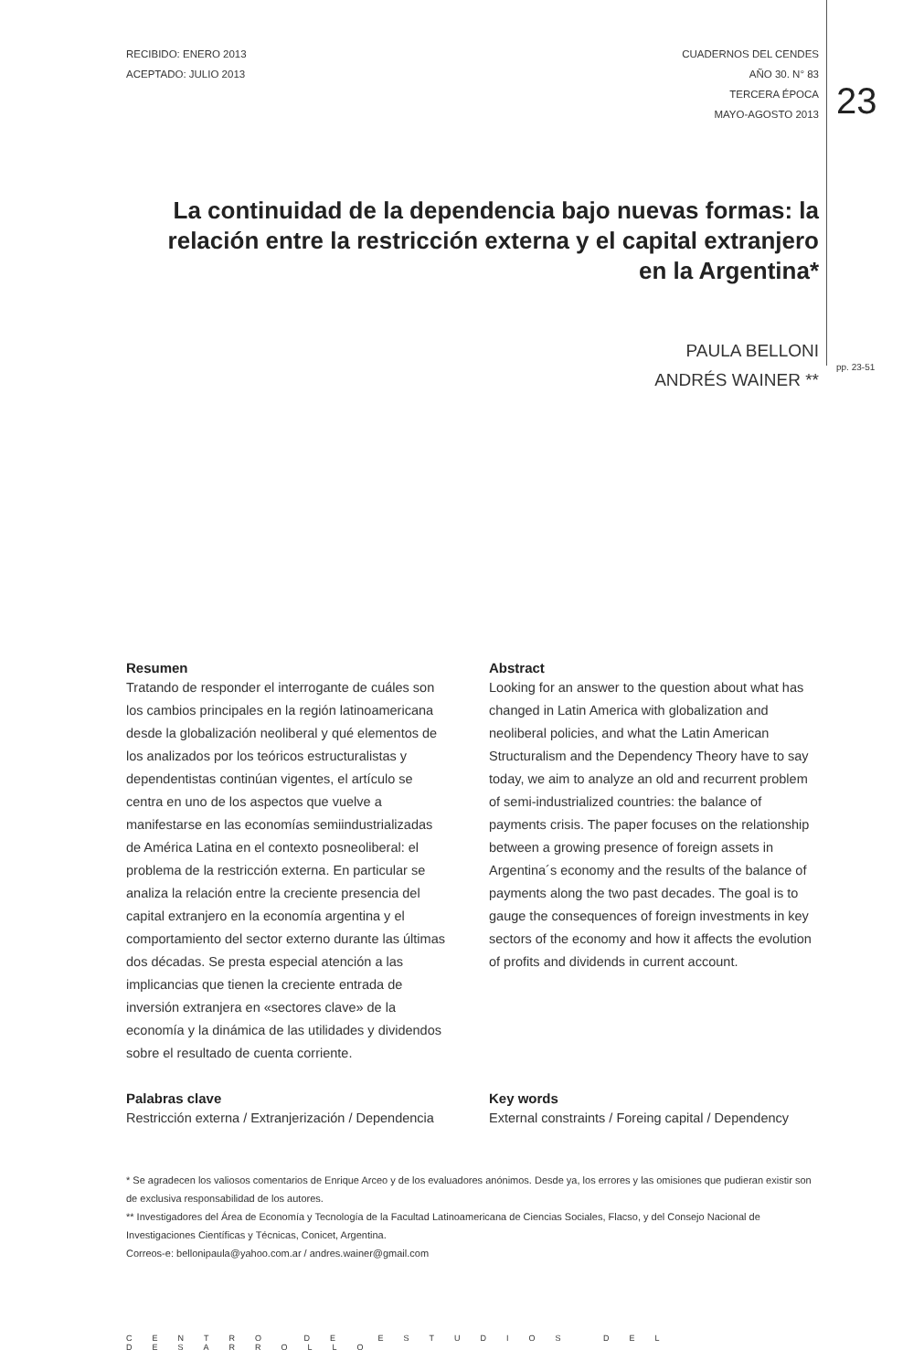RECIBIDO: ENERO 2013
ACEPTADO: JULIO 2013
CUADERNOS DEL CENDES
AÑO 30. N° 83
TERCERA ÉPOCA
MAYO-AGOSTO 2013
23
La continuidad de la dependencia bajo nuevas formas: la relación entre la restricción externa y el capital extranjero en la Argentina*
PAULA BELLONI
ANDRÉS WAINER **
pp. 23-51
Resumen
Tratando de responder el interrogante de cuáles son los cambios principales en la región latinoamericana desde la globalización neoliberal y qué elementos de los analizados por los teóricos estructuralistas y dependentistas continúan vigentes, el artículo se centra en uno de los aspectos que vuelve a manifestarse en las economías semiindustrializadas de América Latina en el contexto posneoliberal: el problema de la restricción externa. En particular se analiza la relación entre la creciente presencia del capital extranjero en la economía argentina y el comportamiento del sector externo durante las últimas dos décadas. Se presta especial atención a las implicancias que tienen la creciente entrada de inversión extranjera en «sectores clave» de la economía y la dinámica de las utilidades y dividendos sobre el resultado de cuenta corriente.
Palabras clave
Restricción externa / Extranjerización / Dependencia
Abstract
Looking for an answer to the question about what has changed in Latin America with globalization and neoliberal policies, and what the Latin American Structuralism and the Dependency Theory have to say today, we aim to analyze an old and recurrent problem of semi-industrialized countries: the balance of payments crisis. The paper focuses on the relationship between a growing presence of foreign assets in Argentina´s economy and the results of the balance of payments along the two past decades. The goal is to gauge the consequences of foreign investments in key sectors of the economy and how it affects the evolution of profits and dividends in current account.
Key words
External constraints / Foreing capital / Dependency
* Se agradecen los valiosos comentarios de Enrique Arceo y de los evaluadores anónimos. Desde ya, los errores y las omisiones que pudieran existir son de exclusiva responsabilidad de los autores.
** Investigadores del Área de Economía y Tecnología de la Facultad Latinoamericana de Ciencias Sociales, Flacso, y del Consejo Nacional de Investigaciones Científicas y Técnicas, Conicet, Argentina.
Correos-e: bellonipaula@yahoo.com.ar / andres.wainer@gmail.com
CENTRO DE ESTUDIOS DEL DESARROLLO